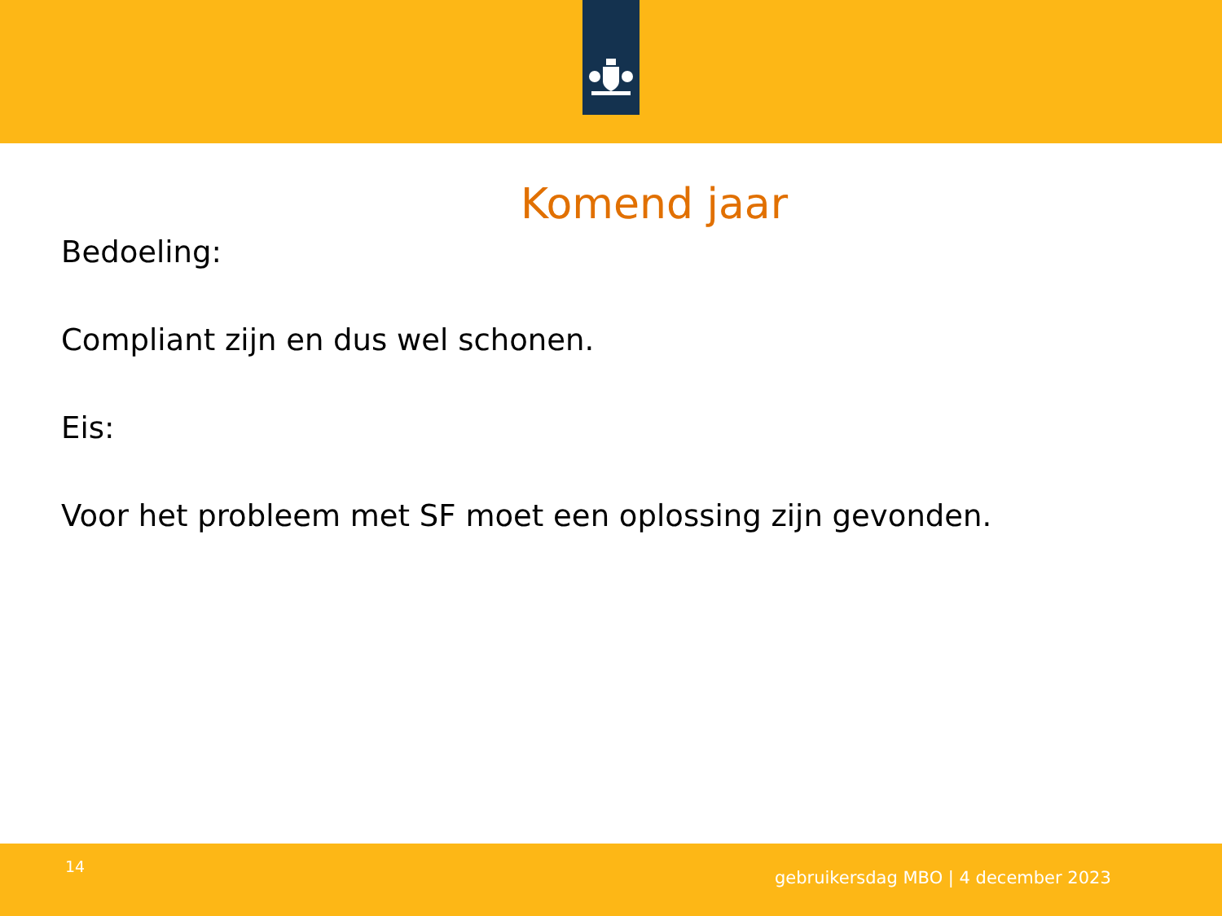Komend jaar
Bedoeling:
Compliant zijn en dus wel schonen.
Eis:
Voor het probleem met SF moet een oplossing zijn gevonden.
14
gebruikersdag MBO | 4 december 2023